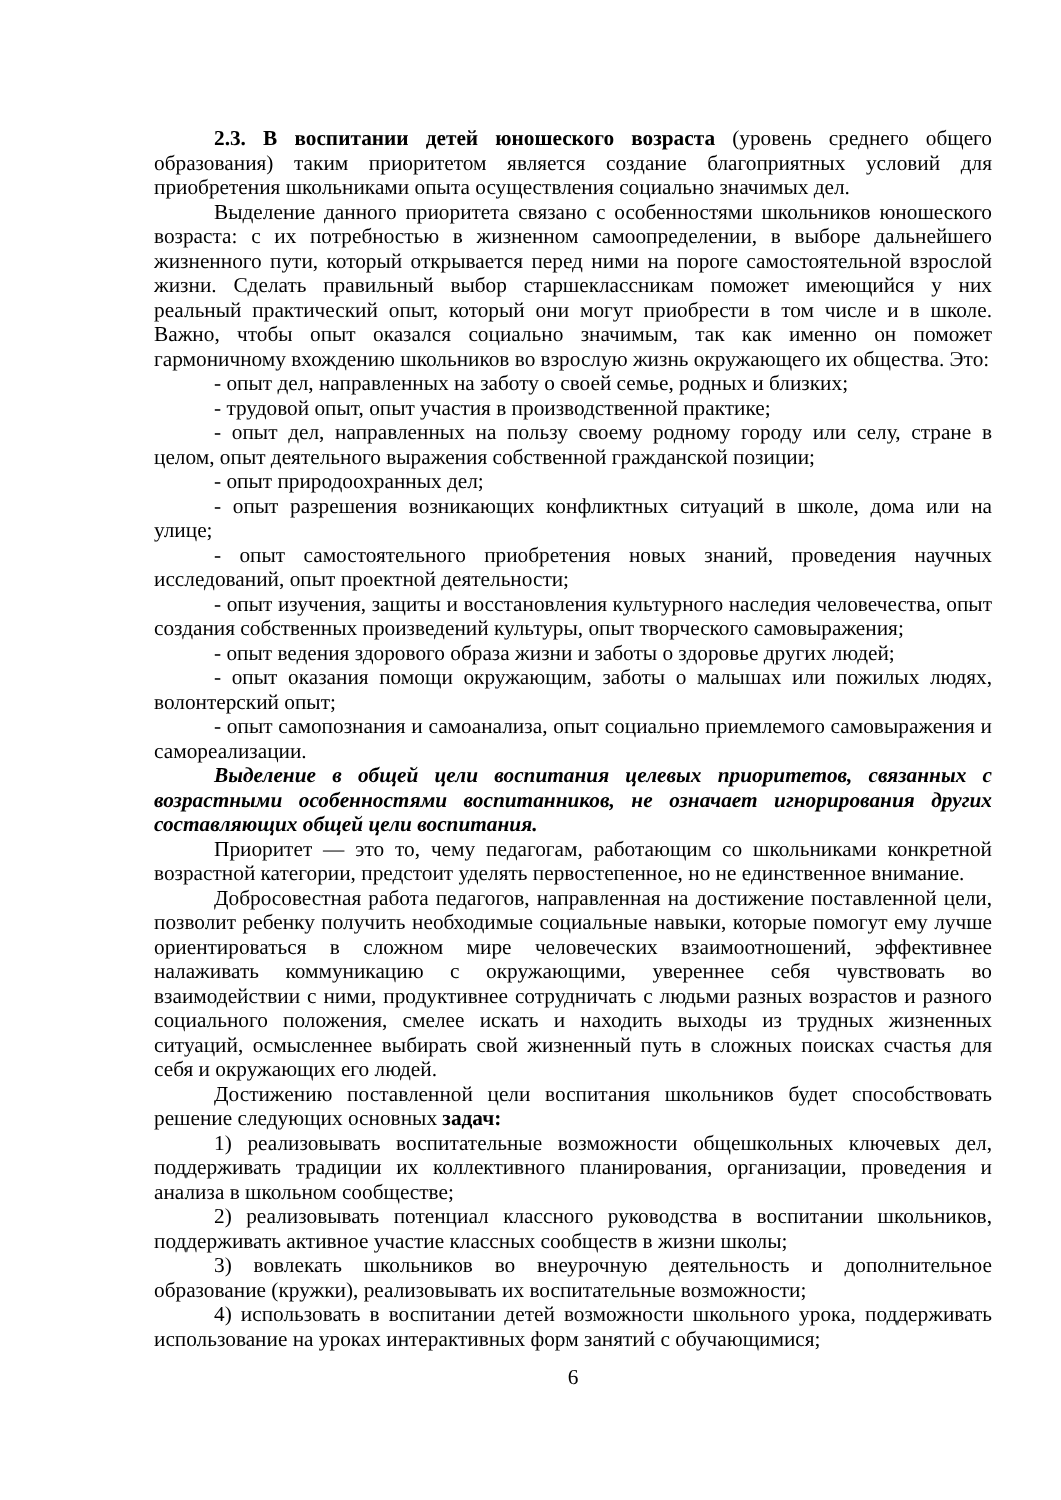2.3. В воспитании детей юношеского возраста (уровень среднего общего образования) таким приоритетом является создание благоприятных условий для приобретения школьниками опыта осуществления социально значимых дел.
Выделение данного приоритета связано с особенностями школьников юношеского возраста: с их потребностью в жизненном самоопределении, в выборе дальнейшего жизненного пути, который открывается перед ними на пороге самостоятельной взрослой жизни. Сделать правильный выбор старшеклассникам поможет имеющийся у них реальный практический опыт, который они могут приобрести в том числе и в школе. Важно, чтобы опыт оказался социально значимым, так как именно он поможет гармоничному вхождению школьников во взрослую жизнь окружающего их общества. Это:
- опыт дел, направленных на заботу о своей семье, родных и близких;
- трудовой опыт, опыт участия в производственной практике;
- опыт дел, направленных на пользу своему родному городу или селу, стране в целом, опыт деятельного выражения собственной гражданской позиции;
- опыт природоохранных дел;
- опыт разрешения возникающих конфликтных ситуаций в школе, дома или на улице;
- опыт самостоятельного приобретения новых знаний, проведения научных исследований, опыт проектной деятельности;
- опыт изучения, защиты и восстановления культурного наследия человечества, опыт создания собственных произведений культуры, опыт творческого самовыражения;
- опыт ведения здорового образа жизни и заботы о здоровье других людей;
- опыт оказания помощи окружающим, заботы о малышах или пожилых людях, волонтерский опыт;
- опыт самопознания и самоанализа, опыт социально приемлемого самовыражения и самореализации.
Выделение в общей цели воспитания целевых приоритетов, связанных с возрастными особенностями воспитанников, не означает игнорирования других составляющих общей цели воспитания.
Приоритет — это то, чему педагогам, работающим со школьниками конкретной возрастной категории, предстоит уделять первостепенное, но не единственное внимание.
Добросовестная работа педагогов, направленная на достижение поставленной цели, позволит ребенку получить необходимые социальные навыки, которые помогут ему лучше ориентироваться в сложном мире человеческих взаимоотношений, эффективнее налаживать коммуникацию с окружающими, увереннее себя чувствовать во взаимодействии с ними, продуктивнее сотрудничать с людьми разных возрастов и разного социального положения, смелее искать и находить выходы из трудных жизненных ситуаций, осмысленнее выбирать свой жизненный путь в сложных поисках счастья для себя и окружающих его людей.
Достижению поставленной цели воспитания школьников будет способствовать решение следующих основных задач:
1) реализовывать воспитательные возможности общешкольных ключевых дел, поддерживать традиции их коллективного планирования, организации, проведения и анализа в школьном сообществе;
2) реализовывать потенциал классного руководства в воспитании школьников, поддерживать активное участие классных сообществ в жизни школы;
3) вовлекать школьников во внеурочную деятельность и дополнительное образование (кружки), реализовывать их воспитательные возможности;
4) использовать в воспитании детей возможности школьного урока, поддерживать использование на уроках интерактивных форм занятий с обучающимися;
6